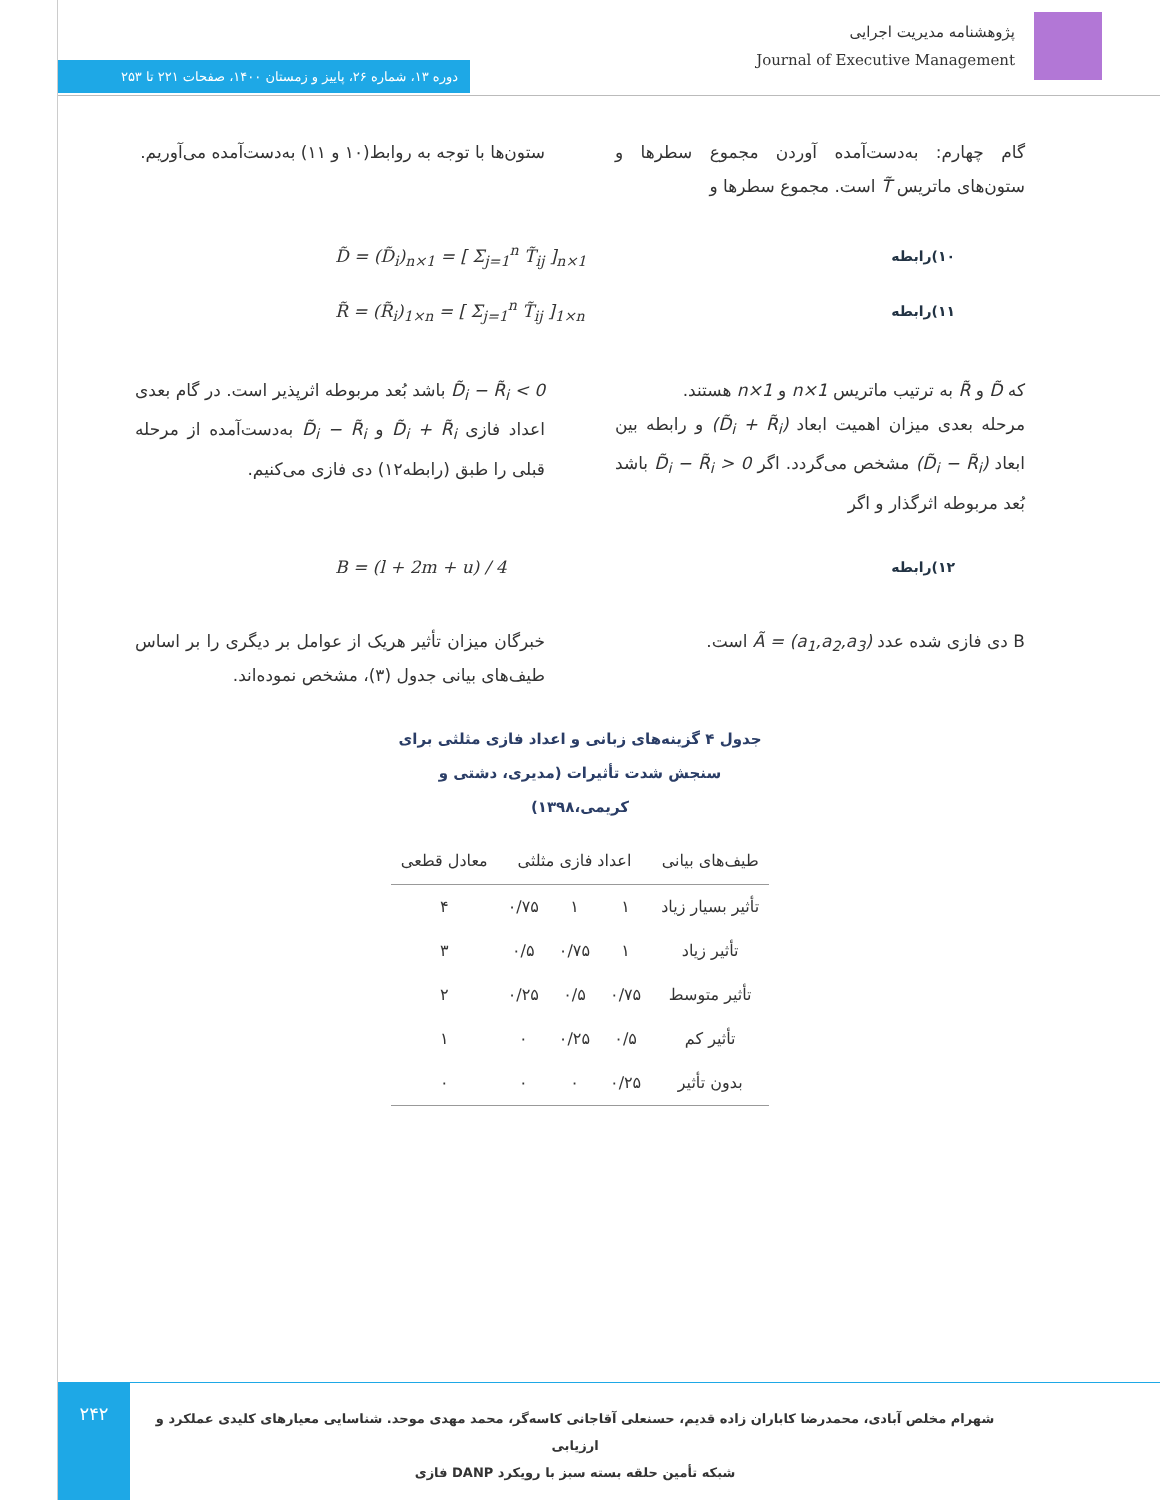پژوهشنامه مدیریت اجرایی
Journal of Executive Management
دوره ۱۳، شماره ۲۶، پاییز و زمستان ۱۴۰۰، صفحات ۲۲۱ تا ۲۵۳
گام چهارم: به‌دست‌آمده آوردن مجموع سطرها و ستون‌های ماتریس T̃ است. مجموع سطرها و
ستون‌ها با توجه به روابط(۱۰ و ۱۱) به‌دست‌آمده می‌آوریم.
۱۰)رابطه D̃ = (D̃<sub>i</sub>)<sub>n×1</sub> = [ Σ<sub>j=1</sub><sup>n</sup> T̃<sub>ij</sub> ]<sub>n×1</sub>
۱۱)رابطه R̃ = (R̃<sub>i</sub>)<sub>1×n</sub> = [ Σ<sub>j=1</sub><sup>n</sup> T̃<sub>ij</sub> ]<sub>1×n</sub>
که D̃ و R̃ به ترتیب ماتریس n×1 و 1×n هستند.
مرحله بعدی میزان اهمیت ابعاد (D̃<sub>i</sub> + R̃<sub>i</sub>) و رابطه بین ابعاد (D̃<sub>i</sub> − R̃<sub>i</sub>) مشخص می‌گردد. اگر D̃<sub>i</sub> − R̃<sub>i</sub> > 0 باشد بُعد مربوطه اثرگذار و اگر
D̃<sub>i</sub> − R̃<sub>i</sub> < 0 باشد بُعد مربوطه اثرپذیر است. در گام بعدی اعداد فازی D̃<sub>i</sub> + R̃<sub>i</sub> و D̃<sub>i</sub> − R̃<sub>i</sub> به‌دست‌آمده از مرحله قبلی را طبق (رابطه۱۲) دی فازی می‌کنیم.
۱۲)رابطه B = (l + 2m + u) / 4
B دی فازی شده عدد Ã = (a<sub>1</sub>,a<sub>2</sub>,a<sub>3</sub>) است. خبرگان میزان تأثیر هریک از عوامل بر دیگری را بر اساس طیف‌های بیانی جدول (۳)، مشخص نموده‌اند.
جدول ۴ گزینه‌های زبانی و اعداد فازی مثلثی برای سنجش شدت تأثیرات (مدیری، دشتی و کریمی،۱۳۹۸)
| طیف‌های بیانی | اعداد فازی مثلثی | | | معادل قطعی |
| --- | --- | --- | --- | --- |
| تأثیر بسیار زیاد | ۱ | ۱ | ۰/۷۵ | ۴ |
| تأثیر زیاد | ۱ | ۰/۷۵ | ۰/۵ | ۳ |
| تأثیر متوسط | ۰/۷۵ | ۰/۵ | ۰/۲۵ | ۲ |
| تأثیر کم | ۰/۵ | ۰/۲۵ | ۰ | ۱ |
| بدون تأثیر | ۰/۲۵ | ۰ | ۰ | ۰ |
۲۴۲
شهرام مخلص آبادی، محمدرضا کاباران زاده قدیم، حسنعلی آقاجانی کاسه‌گر، محمد مهدی موحد. شناسایی معیارهای کلیدی عملکرد و ارزیابی
شبکه تأمین حلقه بسته سبز با رویکرد DANP فازی